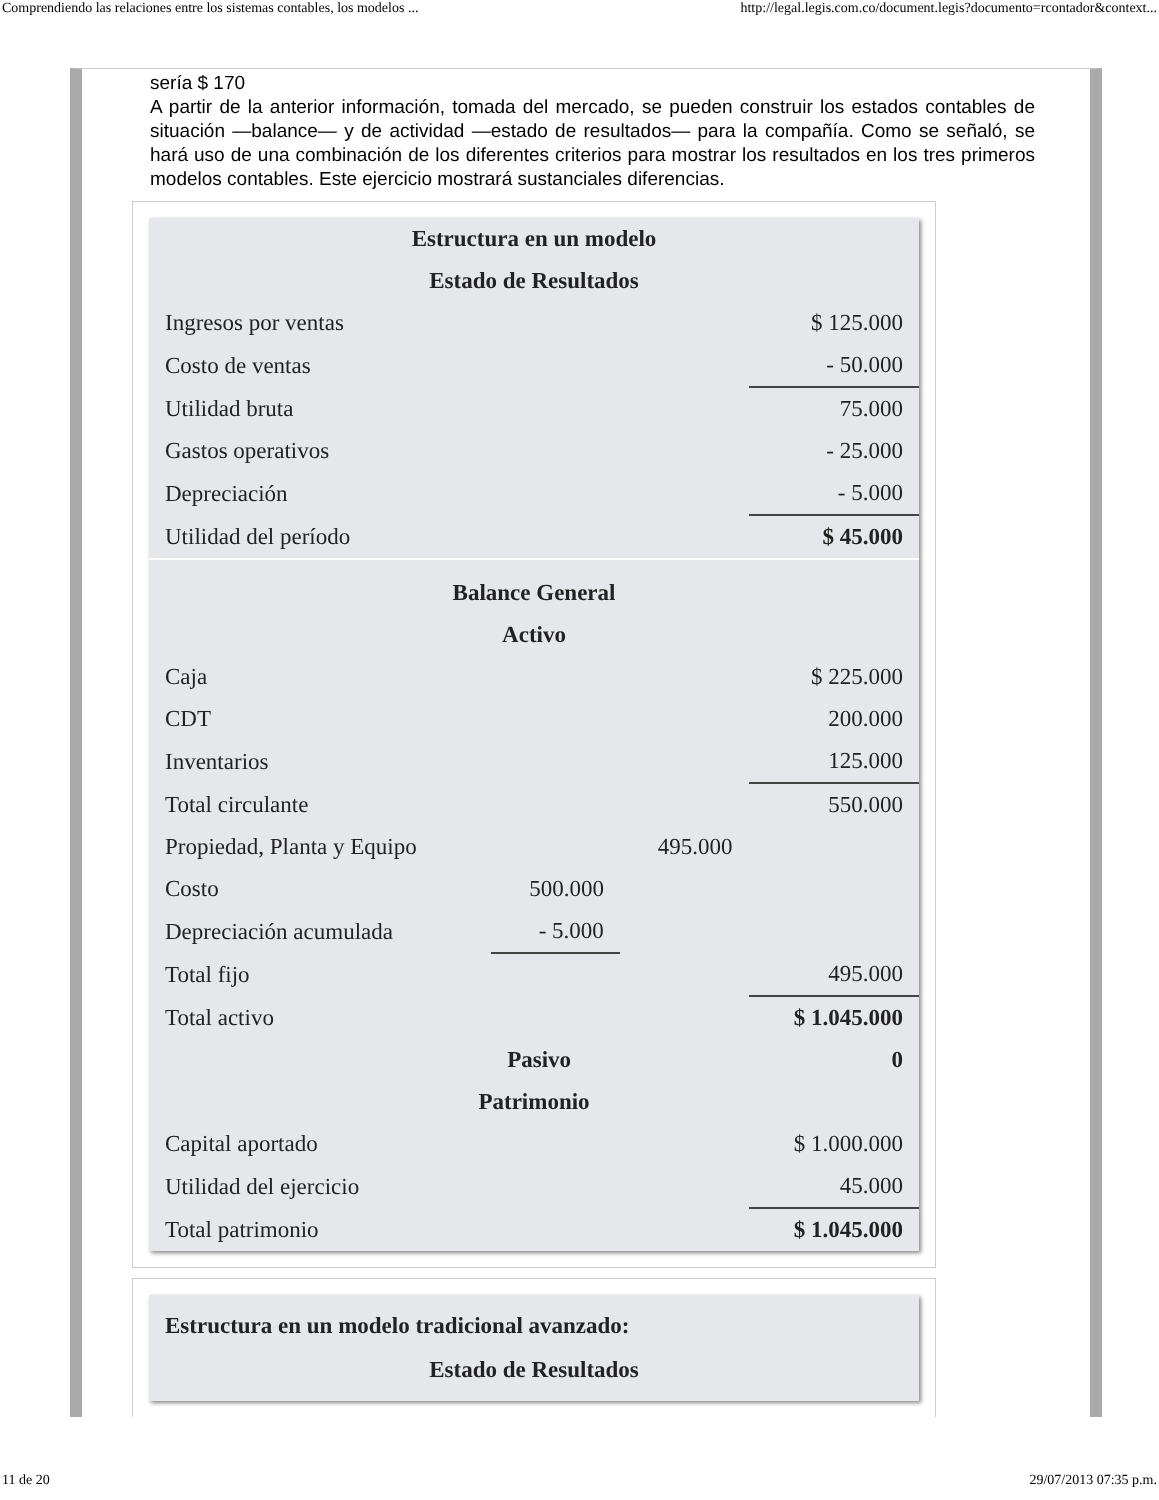Comprendiendo las relaciones entre los sistemas contables, los modelos ... http://legal.legis.com.co/document.legis?documento=rcontador&context...
sería $ 170
A partir de la anterior información, tomada del mercado, se pueden construir los estados contables de situación —balance— y de actividad —estado de resultados— para la compañía. Como se señaló, se hará uso de una combinación de los diferentes criterios para mostrar los resultados en los tres primeros modelos contables. Este ejercicio mostrará sustanciales diferencias.
| Estructura en un modelo | | | |
| Estado de Resultados | | | |
| Ingresos por ventas | | | $ 125.000 |
| Costo de ventas | | | - 50.000 |
| Utilidad bruta | | | 75.000 |
| Gastos operativos | | | - 25.000 |
| Depreciación | | | - 5.000 |
| Utilidad del período | | | $ 45.000 |
| Balance General | | | |
| Activo | | | |
| Caja | | | $ 225.000 |
| CDT | | | 200.000 |
| Inventarios | | | 125.000 |
| Total circulante | | | 550.000 |
| Propiedad, Planta y Equipo | | 495.000 | |
| Costo | 500.000 | | |
| Depreciación acumulada | - 5.000 | | |
| Total fijo | | | 495.000 |
| Total activo | | | $ 1.045.000 |
| | Pasivo | | 0 |
| Patrimonio | | | |
| Capital aportado | | | $ 1.000.000 |
| Utilidad del ejercicio | | | 45.000 |
| Total patrimonio | | | $ 1.045.000 |
Estructura en un modelo tradicional avanzado:
Estado de Resultados
11 de 20 29/07/2013 07:35 p.m.